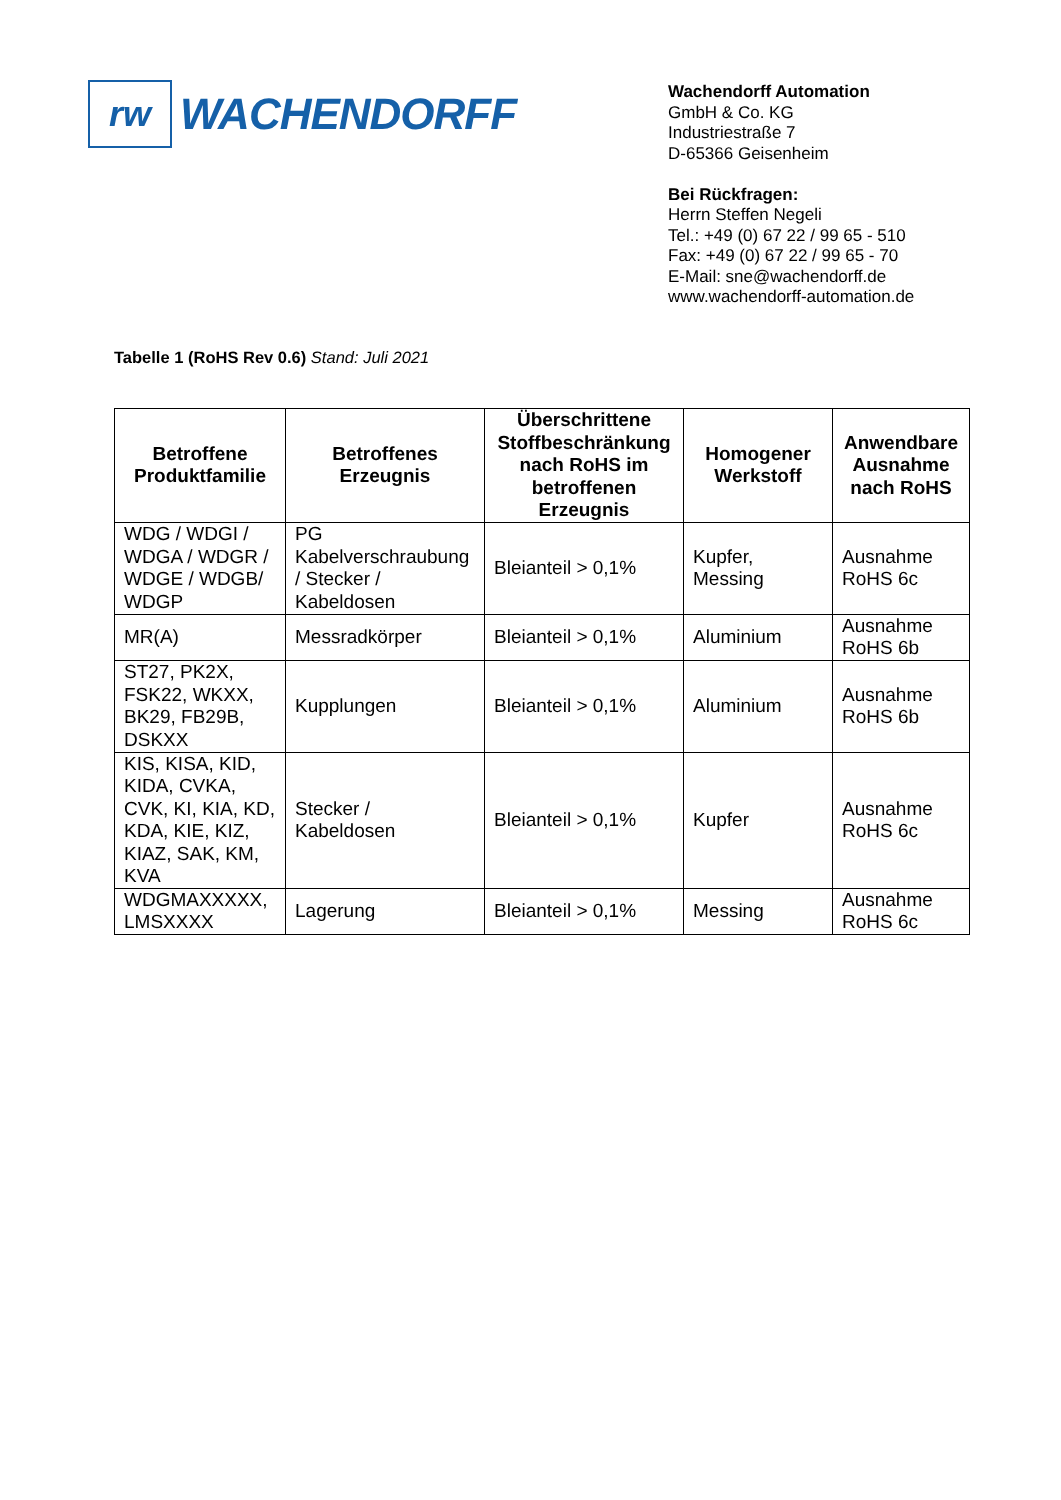rw
WACHENDORFF
Wachendorff Automation
GmbH & Co. KG
Industriestraße 7
D-65366 Geisenheim
Bei Rückfragen:
Herrn Steffen Negeli
Tel.: +49 (0) 67 22 / 99 65 - 510
Fax: +49 (0) 67 22 / 99 65 - 70
E-Mail: sne@wachendorff.de
www.wachendorff-automation.de
Tabelle 1 (RoHS Rev 0.6) Stand: Juli 2021
| Betroffene Produktfamilie | Betroffenes Erzeugnis | Überschrittene Stoffbeschränkung nach RoHS im betroffenen Erzeugnis | Homogener Werkstoff | Anwendbare Ausnahme nach RoHS |
| --- | --- | --- | --- | --- |
| WDG / WDGI / WDGA / WDGR / WDGE / WDGB/ WDGP | PG Kabelverschraubung / Stecker / Kabeldosen | Bleianteil > 0,1% | Kupfer, Messing | Ausnahme RoHS 6c |
| MR(A) | Messradkörper | Bleianteil > 0,1% | Aluminium | Ausnahme RoHS 6b |
| ST27, PK2X, FSK22, WKXX, BK29, FB29B, DSKXX | Kupplungen | Bleianteil > 0,1% | Aluminium | Ausnahme RoHS 6b |
| KIS, KISA, KID, KIDA, CVKA, CVK, KI, KIA, KD, KDA, KIE, KIZ, KIAZ, SAK, KM, KVA | Stecker / Kabeldosen | Bleianteil > 0,1% | Kupfer | Ausnahme RoHS 6c |
| WDGMAXXXXX, LMSXXXX | Lagerung | Bleianteil > 0,1% | Messing | Ausnahme RoHS 6c |